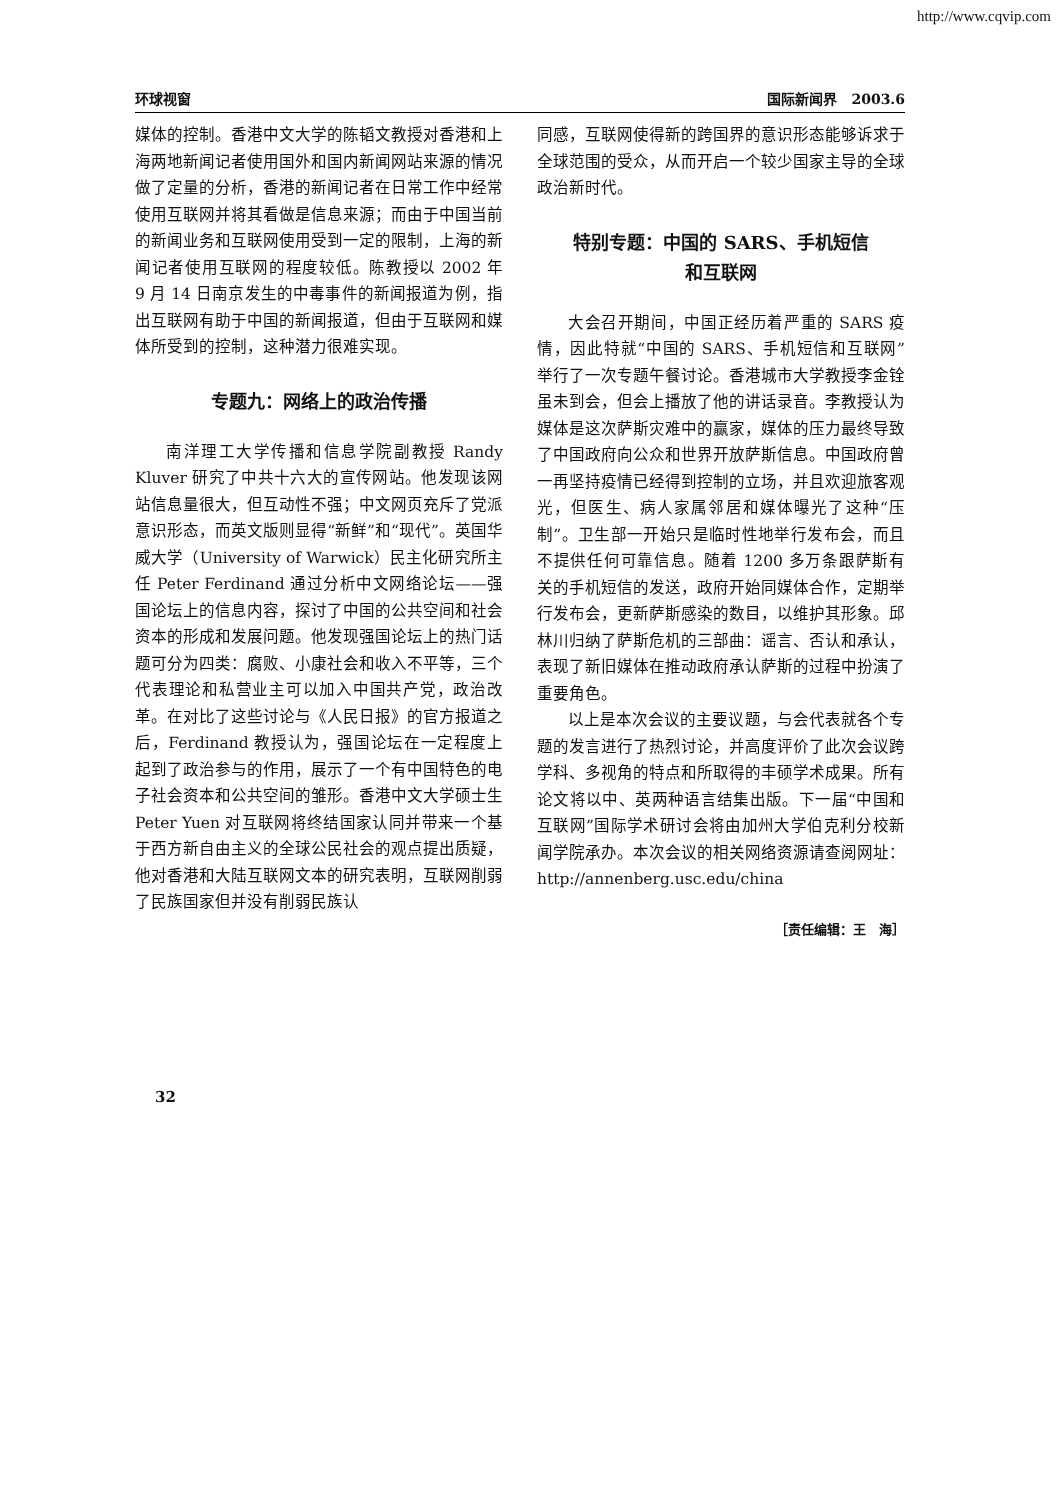http://www.cqvip.com
环球视窗 国际新闻界　2003.6
媒体的控制。香港中文大学的陈韬文教授对香港和上海两地新闻记者使用国外和国内新闻网站来源的情况做了定量的分析，香港的新闻记者在日常工作中经常使用互联网并将其看做是信息来源；而由于中国当前的新闻业务和互联网使用受到一定的限制，上海的新闻记者使用互联网的程度较低。陈教授以 2002 年 9 月 14 日南京发生的中毒事件的新闻报道为例，指出互联网有助于中国的新闻报道，但由于互联网和媒体所受到的控制，这种潜力很难实现。
专题九：网络上的政治传播
南洋理工大学传播和信息学院副教授 Randy Kluver 研究了中共十六大的宣传网站。他发现该网站信息量很大，但互动性不强；中文网页充斥了党派意识形态，而英文版则显得“新鲜”和“现代”。英国华威大学（University of Warwick）民主化研究所主任 Peter Ferdinand 通过分析中文网络论坛——强国论坛上的信息内容，探讨了中国的公共空间和社会资本的形成和发展问题。他发现强国论坛上的热门话题可分为四类：腐败、小康社会和收入不平等，三个代表理论和私营业主可以加入中国共产党，政治改革。在对比了这些讨论与《人民日报》的官方报道之后，Ferdinand 教授认为，强国论坛在一定程度上起到了政治参与的作用，展示了一个有中国特色的电子社会资本和公共空间的雏形。香港中文大学硕士生 Peter Yuen 对互联网将终结国家认同并带来一个基于西方新自由主义的全球公民社会的观点提出质疑，他对香港和大陆互联网文本的研究表明，互联网削弱了民族国家但并没有削弱民族认
同感，互联网使得新的跨国界的意识形态能够诉求于全球范围的受众，从而开启一个较少国家主导的全球政治新时代。
特别专题：中国的 SARS、手机短信
和互联网
大会召开期间，中国正经历着严重的 SARS 疫情，因此特就“中国的 SARS、手机短信和互联网”举行了一次专题午餐讨论。香港城市大学教授李金铨虽未到会，但会上播放了他的讲话录音。李教授认为媒体是这次萨斯灾难中的赢家，媒体的压力最终导致了中国政府向公众和世界开放萨斯信息。中国政府曾一再坚持疫情已经得到控制的立场，并且欢迎旅客观光，但医生、病人家属邻居和媒体曝光了这种“压制”。卫生部一开始只是临时性地举行发布会，而且不提供任何可靠信息。随着 1200 多万条跟萨斯有关的手机短信的发送，政府开始同媒体合作，定期举行发布会，更新萨斯感染的数目，以维护其形象。邱林川归纳了萨斯危机的三部曲：谣言、否认和承认，表现了新旧媒体在推动政府承认萨斯的过程中扮演了重要角色。
以上是本次会议的主要议题，与会代表就各个专题的发言进行了热烈讨论，并高度评价了此次会议跨学科、多视角的特点和所取得的丰硕学术成果。所有论文将以中、英两种语言结集出版。下一届“中国和互联网”国际学术研讨会将由加州大学伯克利分校新闻学院承办。本次会议的相关网络资源请查阅网址：http://annenberg.usc.edu/china
［责任编辑：王　海］
32